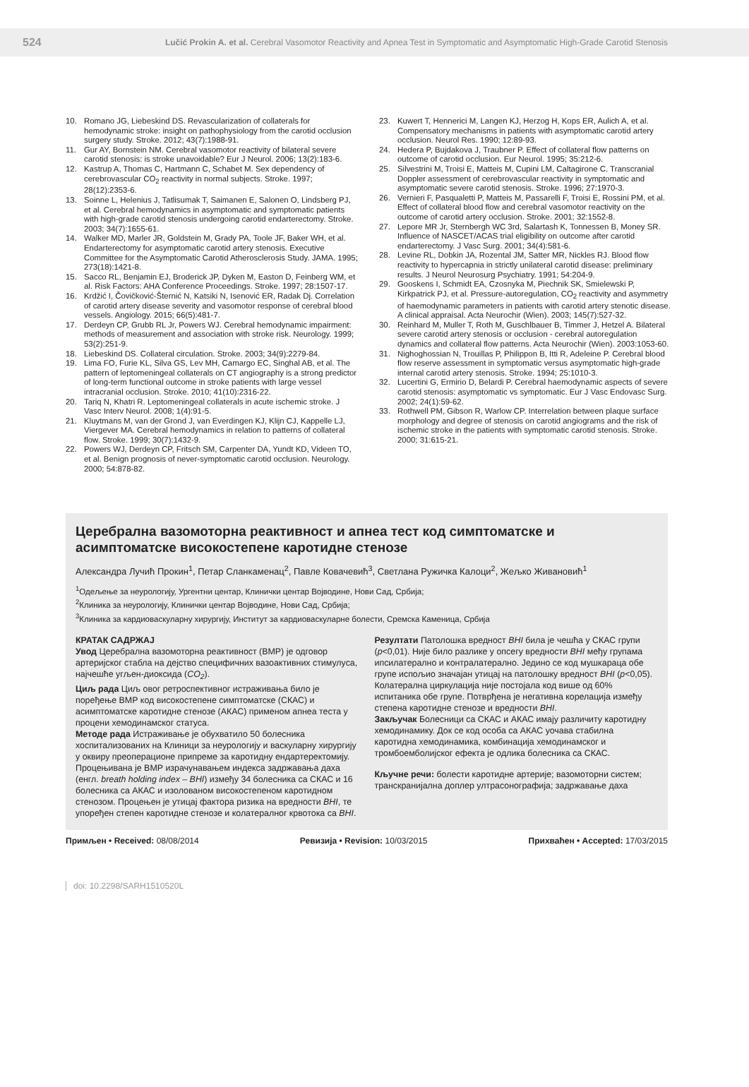524 Lučić Prokin A. et al. Cerebral Vasomotor Reactivity and Apnea Test in Symptomatic and Asymptomatic High-Grade Carotid Stenosis
10. Romano JG, Liebeskind DS. Revascularization of collaterals for hemodynamic stroke: insight on pathophysiology from the carotid occlusion surgery study. Stroke. 2012; 43(7):1988-91.
11. Gur AY, Bornstein NM. Cerebral vasomotor reactivity of bilateral severe carotid stenosis: is stroke unavoidable? Eur J Neurol. 2006; 13(2):183-6.
12. Kastrup A, Thomas C, Hartmann C, Schabet M. Sex dependency of cerebrovascular CO<sub>2</sub> reactivity in normal subjects. Stroke. 1997; 28(12):2353-6.
13. Soinne L, Helenius J, Tatlisumak T, Saimanen E, Salonen O, Lindsberg PJ, et al. Cerebral hemodynamics in asymptomatic and symptomatic patients with high-grade carotid stenosis undergoing carotid endarterectomy. Stroke. 2003; 34(7):1655-61.
14. Walker MD, Marler JR, Goldstein M, Grady PA, Toole JF, Baker WH, et al. Endarterectomy for asymptomatic carotid artery stenosis. Executive Committee for the Asymptomatic Carotid Atherosclerosis Study. JAMA. 1995; 273(18):1421-8.
15. Sacco RL, Benjamin EJ, Broderick JP, Dyken M, Easton D, Feinberg WM, et al. Risk Factors: AHA Conference Proceedings. Stroke. 1997; 28:1507-17.
16. Krdžić I, Čovičković-Šternić N, Katsiki N, Isenović ER, Radak Dj. Correlation of carotid artery disease severity and vasomotor response of cerebral blood vessels. Angiology. 2015; 66(5):481-7.
17. Derdeyn CP, Grubb RL Jr, Powers WJ. Cerebral hemodynamic impairment: methods of measurement and association with stroke risk. Neurology. 1999; 53(2):251-9.
18. Liebeskind DS. Collateral circulation. Stroke. 2003; 34(9):2279-84.
19. Lima FO, Furie KL, Silva GS, Lev MH, Camargo EC, Singhal AB, et al. The pattern of leptomeningeal collaterals on CT angiography is a strong predictor of long-term functional outcome in stroke patients with large vessel intracranial occlusion. Stroke. 2010; 41(10):2316-22.
20. Tariq N, Khatri R. Leptomeningeal collaterals in acute ischemic stroke. J Vasc Interv Neurol. 2008; 1(4):91-5.
21. Kluytmans M, van der Grond J, van Everdingen KJ, Klijn CJ, Kappelle LJ, Viergever MA. Cerebral hemodynamics in relation to patterns of collateral flow. Stroke. 1999; 30(7):1432-9.
22. Powers WJ, Derdeyn CP, Fritsch SM, Carpenter DA, Yundt KD, Videen TO, et al. Benign prognosis of never-symptomatic carotid occlusion. Neurology. 2000; 54:878-82.
23. Kuwert T, Hennerici M, Langen KJ, Herzog H, Kops ER, Aulich A, et al. Compensatory mechanisms in patients with asymptomatic carotid artery occlusion. Neurol Res. 1990; 12:89-93.
24. Hedera P, Bujdakova J, Traubner P. Effect of collateral flow patterns on outcome of carotid occlusion. Eur Neurol. 1995; 35:212-6.
25. Silvestrini M, Troisi E, Matteis M, Cupini LM, Caltagirone C. Transcranial Doppler assessment of cerebrovascular reactivity in symptomatic and asymptomatic severe carotid stenosis. Stroke. 1996; 27:1970-3.
26. Vernieri F, Pasqualetti P, Matteis M, Passarelli F, Troisi E, Rossini PM, et al. Effect of collateral blood flow and cerebral vasomotor reactivity on the outcome of carotid artery occlusion. Stroke. 2001; 32:1552-8.
27. Lepore MR Jr, Sternbergh WC 3rd, Salartash K, Tonnessen B, Money SR. Influence of NASCET/ACAS trial eligibility on outcome after carotid endarterectomy. J Vasc Surg. 2001; 34(4):581-6.
28. Levine RL, Dobkin JA, Rozental JM, Satter MR, Nickles RJ. Blood flow reactivity to hypercapnia in strictly unilateral carotid disease: preliminary results. J Neurol Neurosurg Psychiatry. 1991; 54:204-9.
29. Gooskens I, Schmidt EA, Czosnyka M, Piechnik SK, Smielewski P, Kirkpatrick PJ, et al. Pressure-autoregulation, CO<sub>2</sub> reactivity and asymmetry of haemodynamic parameters in patients with carotid artery stenotic disease. A clinical appraisal. Acta Neurochir (Wien). 2003; 145(7):527-32.
30. Reinhard M, Muller T, Roth M, Guschlbauer B, Timmer J, Hetzel A. Bilateral severe carotid artery stenosis or occlusion - cerebral autoregulation dynamics and collateral flow patterns. Acta Neurochir (Wien). 2003:1053-60.
31. Nighoghossian N, Trouillas P, Philippon B, Itti R, Adeleine P. Cerebral blood flow reserve assessment in symptomatic versus asymptomatic high-grade internal carotid artery stenosis. Stroke. 1994; 25:1010-3.
32. Lucertini G, Ermirio D, Belardi P. Cerebral haemodynamic aspects of severe carotid stenosis: asymptomatic vs symptomatic. Eur J Vasc Endovasc Surg. 2002; 24(1):59-62.
33. Rothwell PM, Gibson R, Warlow CP. Interrelation between plaque surface morphology and degree of stenosis on carotid angiograms and the risk of ischemic stroke in the patients with symptomatic carotid stenosis. Stroke. 2000; 31:615-21.
Церебрална вазомоторна реактивност и апнеа тест код симптоматске и асимптоматске високостепене каротидне стенозе
Александра Лучић Прокин<sup>1</sup>, Петар Сланкаменац<sup>2</sup>, Павле Ковачевић<sup>3</sup>, Светлана Ружичка Калоци<sup>2</sup>, Жељко Живановић<sup>1</sup>
<sup>1</sup> Одељење за неурологију, Ургентни центар, Клинички центар Војводине, Нови Сад, Србија;
<sup>2</sup> Клиника за неурологију, Клинички центар Војводине, Нови Сад, Србија;
<sup>3</sup> Клиника за кардиоваскуларну хирургију, Институт за кардиоваскуларне болести, Сремска Каменица, Србија
КРАТАК САДРЖАЈ
Увод Церебрална вазомоторна реактивност (ВМР) је одговор артеријског стабла на дејство специфичних вазоактивних стимулуса, најчешће угљен-диоксида (CO<sub>2</sub>).
Циљ рада Циљ овог ретроспективног истраживања било је поређење ВМР код високостепене симптоматске (СКАС) и асимптоматске каротидне стенозе (АКАС) применом апнеа теста у процени хемодинамског статуса.
Методе рада Истраживање је обухватило 50 болесника хоспитализованих на Клиници за неурологију и васкуларну хирургију у оквиру преоперационе припреме за каротидну ендартеректомију. Процењивана је ВМР израчунавањем индекса задржавања даха (енгл. breath holding index – BHI) између 34 болесника са СКАС и 16 болесника са АКАС и изолованом високостепеном каротидном стенозом. Процењен је утицај фактора ризика на вредности BHI, те упоређен степен каротидне стенозе и колатералног крвотока са BHI.
Резултати Патолошка вредност BHI била је чешћа у СКАС групи (p<0,01). Није било разлике у опсегу вредности BHI међу групама ипсилатерално и контралатерално. Једино се код мушкараца обе групе испољио значајан утицај на патолошку вредност BHI (p<0,05). Колатерална циркулација није постојала код више од 60% испитаника обе групе. Потврђена је негативна корелација између степена каротидне стенозе и вредности BHI.
Закључак Болесници са СКАС и АКАС имају различиту каротидну хемодинамику. Док се код особа са АКАС уочава стабилна каротидна хемодинамика, комбинација хемодинамског и тромбоемболијског ефекта је одлика болесника са СКАС.
Кључне речи: болести каротидне артерије; вазомоторни систем; транскранијална доплер ултрасонографија; задржавање даха
Примљен • Received: 08/08/2014 Ревизија • Revision: 10/03/2015 Прихваћен • Accepted: 17/03/2015
doi: 10.2298/SARH1510520L